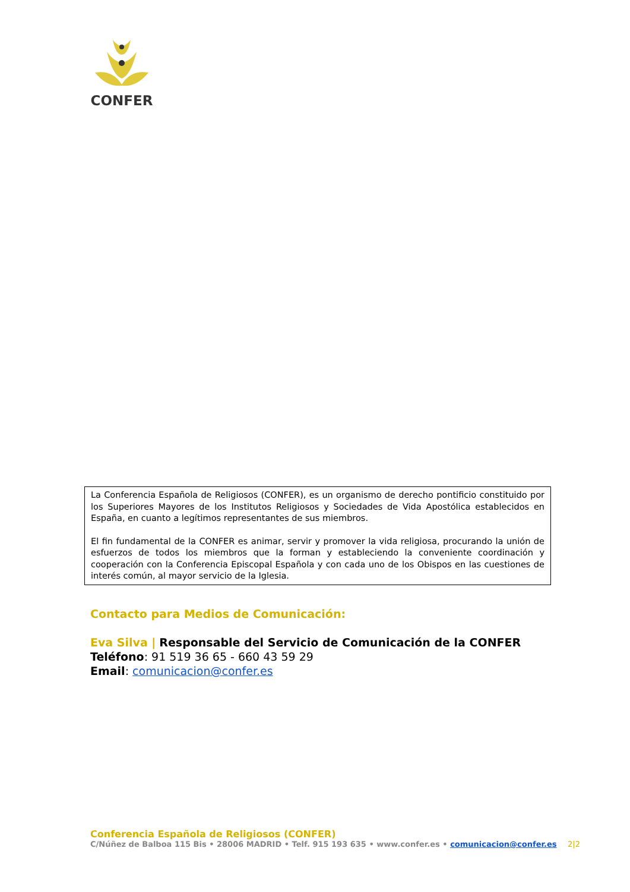CONFER
La Conferencia Española de Religiosos (CONFER), es un organismo de derecho pontificio constituido por los Superiores Mayores de los Institutos Religiosos y Sociedades de Vida Apostólica establecidos en España, en cuanto a legítimos representantes de sus miembros.
El fin fundamental de la CONFER es animar, servir y promover la vida religiosa, procurando la unión de esfuerzos de todos los miembros que la forman y estableciendo la conveniente coordinación y cooperación con la Conferencia Episcopal Española y con cada uno de los Obispos en las cuestiones de interés común, al mayor servicio de la Iglesia.
Contacto para Medios de Comunicación:
Eva Silva | Responsable del Servicio de Comunicación de la CONFER
Teléfono: 91 519 36 65 - 660 43 59 29
Email: comunicacion@confer.es
Conferencia Española de Religiosos (CONFER)
C/Núñez de Balboa 115 Bis • 28006 MADRID • Telf. 915 193 635 • www.confer.es • comunicacion@confer.es 2|2